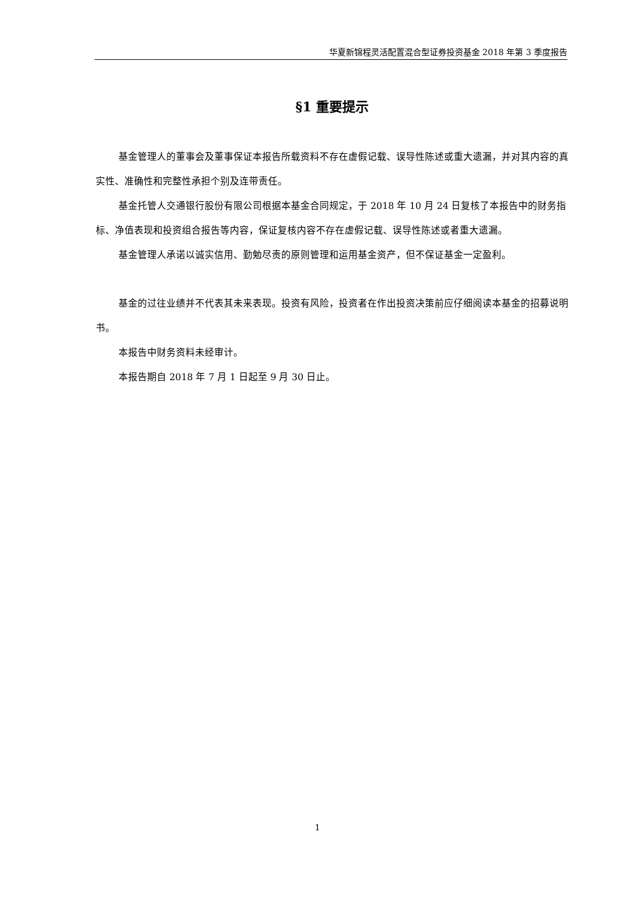华夏新锦程灵活配置混合型证券投资基金 2018 年第 3 季度报告
§1 重要提示
基金管理人的董事会及董事保证本报告所载资料不存在虚假记载、误导性陈述或重大遗漏，并对其内容的真实性、准确性和完整性承担个别及连带责任。
基金托管人交通银行股份有限公司根据本基金合同规定，于 2018 年 10 月 24 日复核了本报告中的财务指标、净值表现和投资组合报告等内容，保证复核内容不存在虚假记载、误导性陈述或者重大遗漏。
基金管理人承诺以诚实信用、勤勉尽责的原则管理和运用基金资产，但不保证基金一定盈利。
基金的过往业绩并不代表其未来表现。投资有风险，投资者在作出投资决策前应仔细阅读本基金的招募说明书。
本报告中财务资料未经审计。
本报告期自 2018 年 7 月 1 日起至 9 月 30 日止。
1